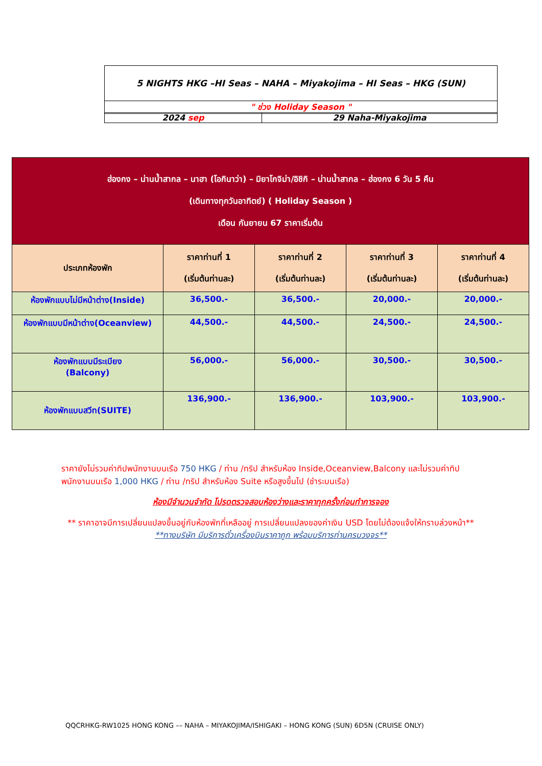| 5 NIGHTS HKG –HI Seas – NAHA – Miyakojima – HI Seas – HKG (SUN) |
| " ช่วง Holiday Season " |
| 2024 sep | 29 Naha-Miyakojima |
| ฮ่องกง – น่านน้ำสากล – นาฮา (โอกินาว่า) – มิยาโกจิม่า/อิชิกิ – น่านน้ำสากล – ฮ่องกง 6 วัน 5 คืน (เดินทางทุกวันอาทิตย์) ( Holiday Season ) เดือน กันยายน 67 ราคาเริ่มต้น | | | | |
| ประเภทห้องพัก | ราคาท่านที่ 1 (เริ่มต้นท่านละ) | ราคาท่านที่ 2 (เริ่มต้นท่านละ) | ราคาท่านที่ 3 (เริ่มต้นท่านละ) | ราคาท่านที่ 4 (เริ่มต้นท่านละ) |
| ห้องพักแบบไม่มีหน้าต่าง(Inside) | 36,500.- | 36,500.- | 20,000.- | 20,000.- |
| ห้องพักแบบมีหน้าต่าง(Oceanview) | 44,500.- | 44,500.- | 24,500.- | 24,500.- |
| ห้องพักแบบมีระเบียง (Balcony) | 56,000.- | 56,000.- | 30,500.- | 30,500.- |
| ห้องพักแบบสวีท(SUITE) | 136,900.- | 136,900.- | 103,900.- | 103,900.- |
ราคายังไม่รวมค่าทิปพนักงานบนเรือ 750 HKG / ท่าน /ทริป สำหรับห้อง Inside,Oceanview,Balcony และไม่รวมค่าทิปพนักงานบนเรือ 1,000 HKG / ท่าน /ทริป สำหรับห้อง Suite หรือสูงขึ้นไป (ชำระบนเรือ)
ห้องมีจำนวนจำกัด โปรดตรวจสอบห้องว่างและราคาทุกครั้งก่อนทำการจอง
** ราคาอาจมีการเปลี่ยนแปลงขึ้นอยู่กับห้องพักที่เหลืออยู่ การเปลี่ยนแปลงของค่าเงิน USD โดยไม่ต้องแจ้งให้ทราบล่วงหน้า**
**ทางบริษัท มีบริการตั๋วเครื่องบินราคาถูก พร้อมบริการท่านครบวงจร**
QQCRHKG-RW1025 HONG KONG –– NAHA – MIYAKOJIMA/ISHIGAKI – HONG KONG (SUN) 6D5N (CRUISE ONLY)